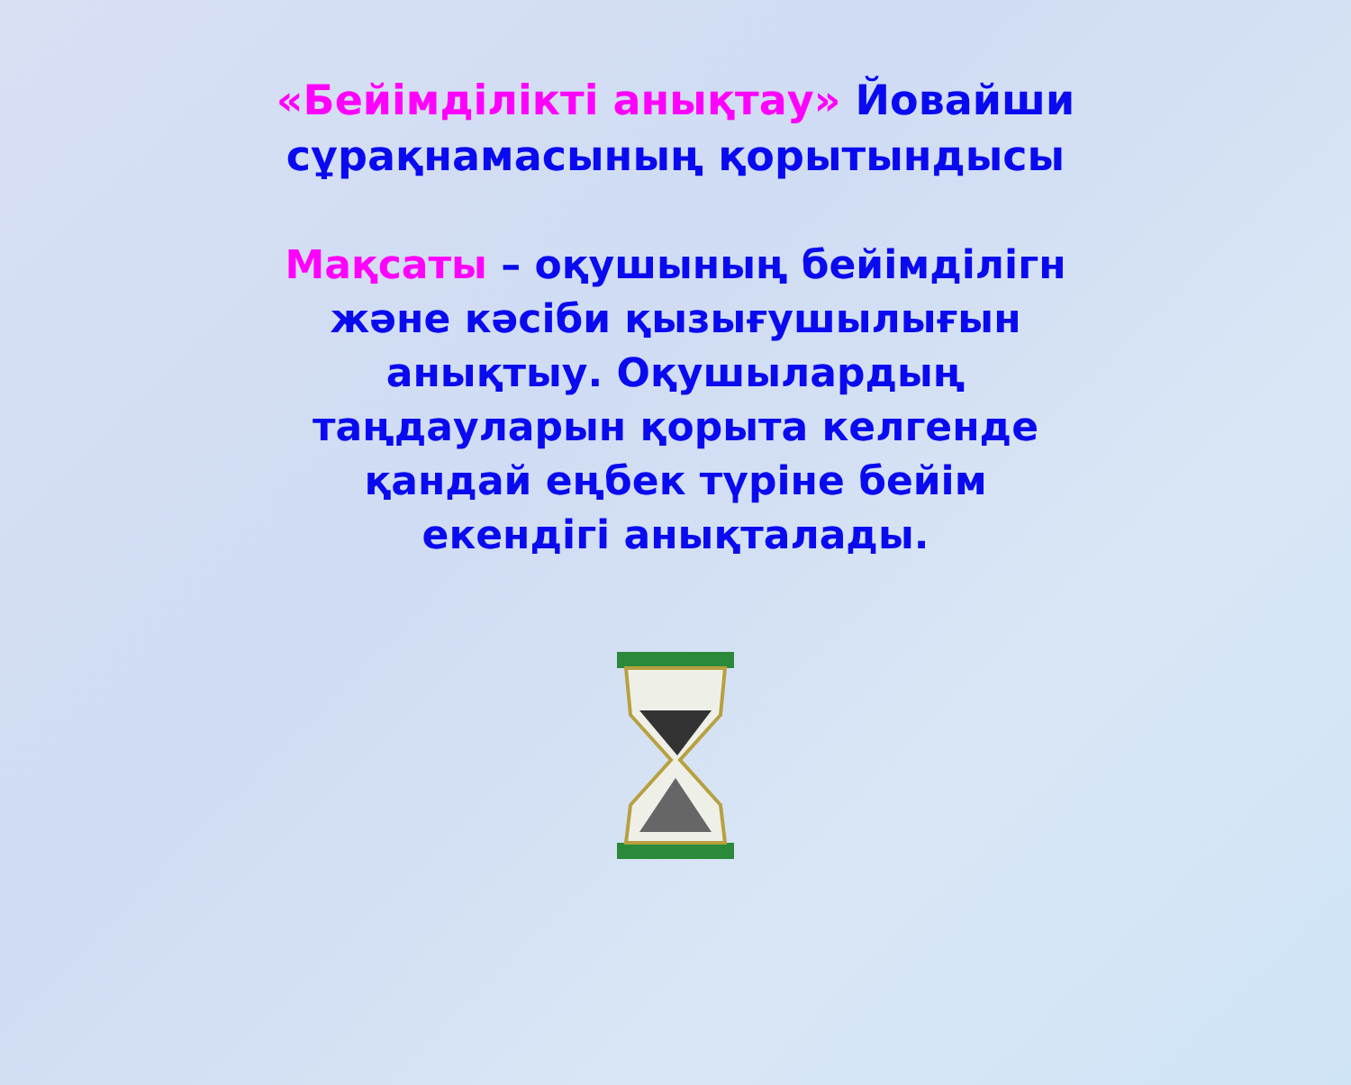«Бейімділікті анықтау» Йовайши сұрақнамасының қорытындысы
Мақсаты – оқушының бейімділігн және кәсіби қызығушылығын анықтыу. Оқушылардың таңдауларын қорыта келгенде қандай еңбек түріне бейім екендігі анықталады.